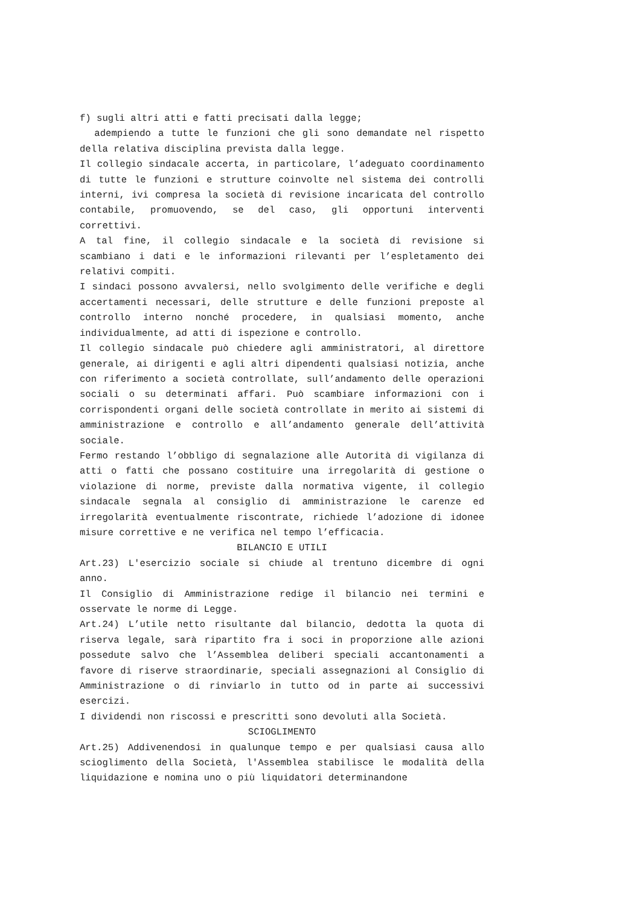f) sugli altri atti e fatti precisati dalla legge;
adempiendo a tutte le funzioni che gli sono demandate nel rispetto della relativa disciplina prevista dalla legge.
Il collegio sindacale accerta, in particolare, l’adeguato coordinamento di tutte le funzioni e strutture coinvolte nel sistema dei controlli interni, ivi compresa la società di revisione incaricata del controllo contabile, promuovendo, se del caso, gli opportuni interventi correttivi.
A tal fine, il collegio sindacale e la società di revisione si scambiano i dati e le informazioni rilevanti per l’espletamento dei relativi compiti.
I sindaci possono avvalersi, nello svolgimento delle verifiche e degli accertamenti necessari, delle strutture e delle funzioni preposte al controllo interno nonché procedere, in qualsiasi momento, anche individualmente, ad atti di ispezione e controllo.
Il collegio sindacale può chiedere agli amministratori, al direttore generale, ai dirigenti e agli altri dipendenti qualsiasi notizia, anche con riferimento a società controllate, sull’andamento delle operazioni sociali o su determinati affari. Può scambiare informazioni con i corrispondenti organi delle società controllate in merito ai sistemi di amministrazione e controllo e all’andamento generale dell’attività sociale.
Fermo restando l’obbligo di segnalazione alle Autorità di vigilanza di atti o fatti che possano costituire una irregolarità di gestione o violazione di norme, previste dalla normativa vigente, il collegio sindacale segnala al consiglio di amministrazione le carenze ed irregolarità eventualmente riscontrate, richiede l’adozione di idonee misure correttive e ne verifica nel tempo l’efficacia.
BILANCIO E UTILI
Art.23) L'esercizio sociale si chiude al trentuno dicembre di ogni anno.
Il Consiglio di Amministrazione redige il bilancio nei termini e osservate le norme di Legge.
Art.24) L’utile netto risultante dal bilancio, dedotta la quota di riserva legale, sarà ripartito fra i soci in proporzione alle azioni possedute salvo che l’Assemblea deliberi speciali accantonamenti a favore di riserve straordinarie, speciali assegnazioni al Consiglio di Amministrazione o di rinviarlo in tutto od in parte ai successivi esercizi.
I dividendi non riscossi e prescritti sono devoluti alla Società.
SCIOGLIMENTO
Art.25) Addivenendosi in qualunque tempo e per qualsiasi causa allo scioglimento della Società, l'Assemblea stabilisce le modalità della liquidazione e nomina uno o più liquidatori determinandone